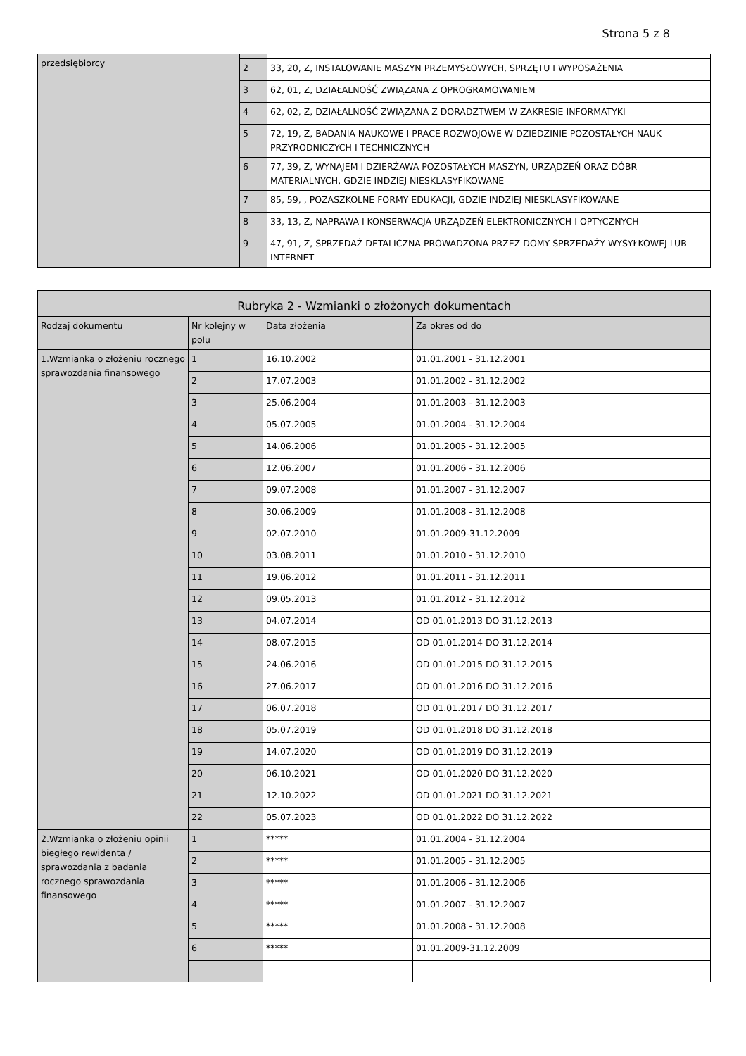Strona 5 z 8
| przedsiębiorcy | | |
| | 2 | 33, 20, Z, INSTALOWANIE MASZYN PRZEMYSŁOWYCH, SPRZĘTU I WYPOSAŻENIA |
| | 3 | 62, 01, Z, DZIAŁALNOŚĆ ZWIĄZANA Z OPROGRAMOWANIEM |
| | 4 | 62, 02, Z, DZIAŁALNOŚĆ ZWIĄZANA Z DORADZTWEM W ZAKRESIE INFORMATYKI |
| | 5 | 72, 19, Z, BADANIA NAUKOWE I PRACE ROZWOJOWE W DZIEDZINIE POZOSTAŁYCH NAUK PRZYRODNICZYCH I TECHNICZNYCH |
| | 6 | 77, 39, Z, WYNAJEM I DZIERŻAWA POZOSTAŁYCH MASZYN, URZĄDZEŃ ORAZ DÓBR MATERIALNYCH, GDZIE INDZIEJ NIESKLASYFIKOWANE |
| | 7 | 85, 59, , POZASZKOLNE FORMY EDUKACJI, GDZIE INDZIEJ NIESKLASYFIKOWANE |
| | 8 | 33, 13, Z, NAPRAWA I KONSERWACJA URZĄDZEŃ ELEKTRONICZNYCH I OPTYCZNYCH |
| | 9 | 47, 91, Z, SPRZEDAŻ DETALICZNA PROWADZONA PRZEZ DOMY SPRZEDAŻY WYSYŁKOWEJ LUB INTERNET |
| Rubryka 2 - Wzmianki o złożonych dokumentach | | | |
| --- | --- | --- | --- |
| Rodzaj dokumentu | Nr kolejny w polu | Data złożenia | Za okres od do |
| 1.Wzmianka o złożeniu rocznego sprawozdania finansowego | 1 | 16.10.2002 | 01.01.2001 - 31.12.2001 |
| | 2 | 17.07.2003 | 01.01.2002 - 31.12.2002 |
| | 3 | 25.06.2004 | 01.01.2003 - 31.12.2003 |
| | 4 | 05.07.2005 | 01.01.2004 - 31.12.2004 |
| | 5 | 14.06.2006 | 01.01.2005 - 31.12.2005 |
| | 6 | 12.06.2007 | 01.01.2006 - 31.12.2006 |
| | 7 | 09.07.2008 | 01.01.2007 - 31.12.2007 |
| | 8 | 30.06.2009 | 01.01.2008 - 31.12.2008 |
| | 9 | 02.07.2010 | 01.01.2009-31.12.2009 |
| | 10 | 03.08.2011 | 01.01.2010 - 31.12.2010 |
| | 11 | 19.06.2012 | 01.01.2011 - 31.12.2011 |
| | 12 | 09.05.2013 | 01.01.2012 - 31.12.2012 |
| | 13 | 04.07.2014 | OD 01.01.2013 DO 31.12.2013 |
| | 14 | 08.07.2015 | OD 01.01.2014 DO 31.12.2014 |
| | 15 | 24.06.2016 | OD 01.01.2015 DO 31.12.2015 |
| | 16 | 27.06.2017 | OD 01.01.2016 DO 31.12.2016 |
| | 17 | 06.07.2018 | OD 01.01.2017 DO 31.12.2017 |
| | 18 | 05.07.2019 | OD 01.01.2018 DO 31.12.2018 |
| | 19 | 14.07.2020 | OD 01.01.2019 DO 31.12.2019 |
| | 20 | 06.10.2021 | OD 01.01.2020 DO 31.12.2020 |
| | 21 | 12.10.2022 | OD 01.01.2021 DO 31.12.2021 |
| | 22 | 05.07.2023 | OD 01.01.2022 DO 31.12.2022 |
| 2.Wzmianka o złożeniu opinii biegłego rewidenta / sprawozdania z badania rocznego sprawozdania finansowego | 1 | ***** | 01.01.2004 - 31.12.2004 |
| | 2 | ***** | 01.01.2005 - 31.12.2005 |
| | 3 | ***** | 01.01.2006 - 31.12.2006 |
| | 4 | ***** | 01.01.2007 - 31.12.2007 |
| | 5 | ***** | 01.01.2008 - 31.12.2008 |
| | 6 | ***** | 01.01.2009-31.12.2009 |